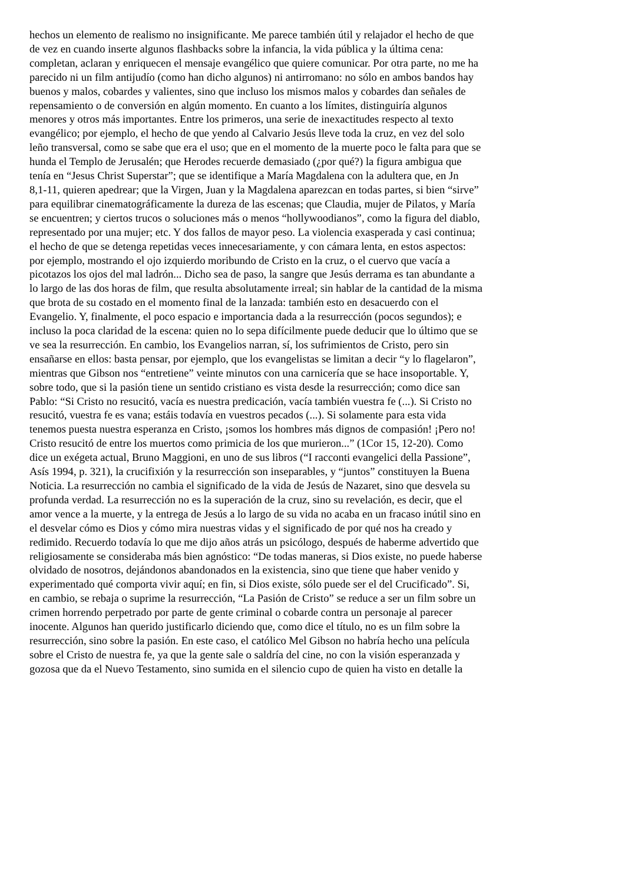hechos un elemento de realismo no insignificante. Me parece también útil y relajador el hecho de que de vez en cuando inserte algunos flashbacks sobre la infancia, la vida pública y la última cena: completan, aclaran y enriquecen el mensaje evangélico que quiere comunicar. Por otra parte, no me ha parecido ni un film antijudío (como han dicho algunos) ni antirromano: no sólo en ambos bandos hay buenos y malos, cobardes y valientes, sino que incluso los mismos malos y cobardes dan señales de repensamiento o de conversión en algún momento. En cuanto a los límites, distinguiría algunos menores y otros más importantes. Entre los primeros, una serie de inexactitudes respecto al texto evangélico; por ejemplo, el hecho de que yendo al Calvario Jesús lleve toda la cruz, en vez del solo leño transversal, como se sabe que era el uso; que en el momento de la muerte poco le falta para que se hunda el Templo de Jerusalén; que Herodes recuerde demasiado (¿por qué?) la figura ambigua que tenía en “Jesus Christ Superstar”; que se identifique a María Magdalena con la adultera que, en Jn 8,1-11, quieren apedrear; que la Virgen, Juan y la Magdalena aparezcan en todas partes, si bien “sirve” para equilibrar cinematográficamente la dureza de las escenas; que Claudia, mujer de Pilatos, y María se encuentren; y ciertos trucos o soluciones más o menos “hollywoodianos”, como la figura del diablo, representado por una mujer; etc. Y dos fallos de mayor peso. La violencia exasperada y casi continua; el hecho de que se detenga repetidas veces innecesariamente, y con cámara lenta, en estos aspectos: por ejemplo, mostrando el ojo izquierdo moribundo de Cristo en la cruz, o el cuervo que vacía a picotazos los ojos del mal ladrón... Dicho sea de paso, la sangre que Jesús derrama es tan abundante a lo largo de las dos horas de film, que resulta absolutamente irreal; sin hablar de la cantidad de la misma que brota de su costado en el momento final de la lanzada: también esto en desacuerdo con el Evangelio. Y, finalmente, el poco espacio e importancia dada a la resurrección (pocos segundos); e incluso la poca claridad de la escena: quien no lo sepa difícilmente puede deducir que lo último que se ve sea la resurrección. En cambio, los Evangelios narran, sí, los sufrimientos de Cristo, pero sin ensañarse en ellos: basta pensar, por ejemplo, que los evangelistas se limitan a decir “y lo flagelaron”, mientras que Gibson nos “entretiene” veinte minutos con una carnicería que se hace insoportable. Y, sobre todo, que si la pasión tiene un sentido cristiano es vista desde la resurrección; como dice san Pablo: “Si Cristo no resucitó, vacía es nuestra predicación, vacía también vuestra fe (...). Si Cristo no resucitó, vuestra fe es vana; estáis todavía en vuestros pecados (...). Si solamente para esta vida tenemos puesta nuestra esperanza en Cristo, ¡somos los hombres más dignos de compasión! ¡Pero no! Cristo resucitó de entre los muertos como primicia de los que murieron...” (1Cor 15, 12-20). Como dice un exégeta actual, Bruno Maggioni, en uno de sus libros (“I racconti evangelici della Passione”, Asís 1994, p. 321), la crucifixión y la resurrección son inseparables, y “juntos” constituyen la Buena Noticia. La resurrección no cambia el significado de la vida de Jesús de Nazaret, sino que desvela su profunda verdad. La resurrección no es la superación de la cruz, sino su revelación, es decir, que el amor vence a la muerte, y la entrega de Jesús a lo largo de su vida no acaba en un fracaso inútil sino en el desvelar cómo es Dios y cómo mira nuestras vidas y el significado de por qué nos ha creado y redimido. Recuerdo todavía lo que me dijo años atrás un psicólogo, después de haberme advertido que religiosamente se consideraba más bien agnóstico: “De todas maneras, si Dios existe, no puede haberse olvidado de nosotros, dejándonos abandonados en la existencia, sino que tiene que haber venido y experimentado qué comporta vivir aquí; en fin, si Dios existe, sólo puede ser el del Crucificado”. Si, en cambio, se rebaja o suprime la resurrección, “La Pasión de Cristo” se reduce a ser un film sobre un crimen horrendo perpetrado por parte de gente criminal o cobarde contra un personaje al parecer inocente. Algunos han querido justificarlo diciendo que, como dice el título, no es un film sobre la resurrección, sino sobre la pasión. En este caso, el católico Mel Gibson no habría hecho una película sobre el Cristo de nuestra fe, ya que la gente sale o saldría del cine, no con la visión esperanzada y gozosa que da el Nuevo Testamento, sino sumida en el silencio cupo de quien ha visto en detalle la